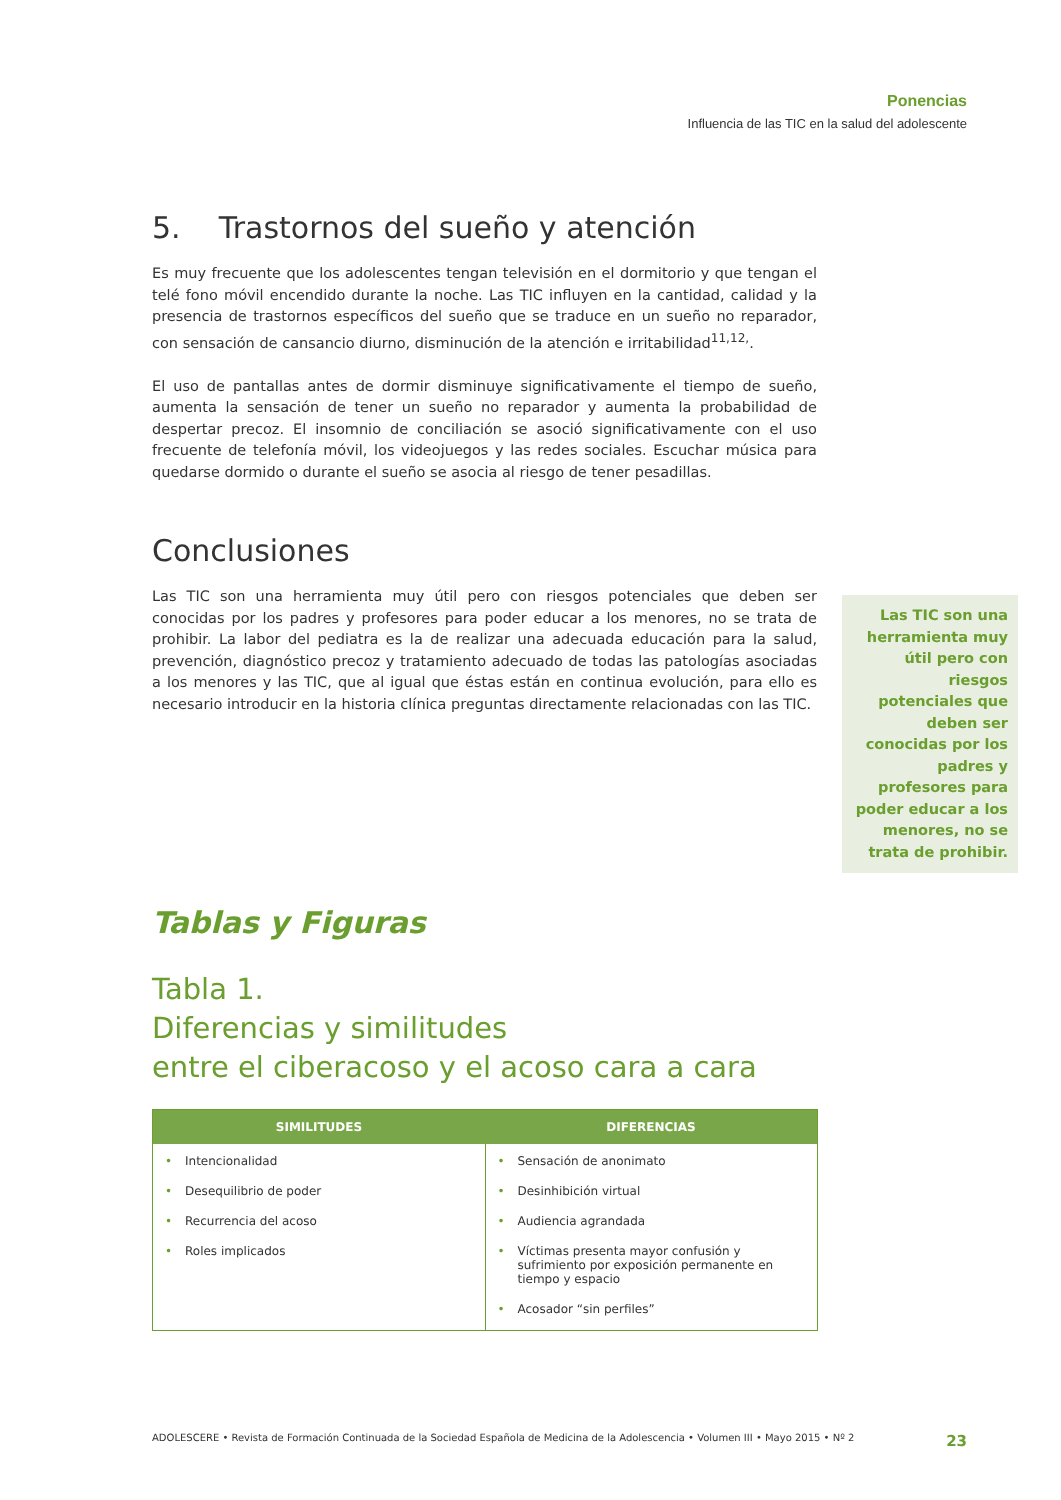Ponencias
Influencia de las TIC en la salud del adolescente
5. Trastornos del sueño y atención
Es muy frecuente que los adolescentes tengan televisión en el dormitorio y que tengan el telé fono móvil encendido durante la noche. Las TIC influyen en la cantidad, calidad y la presencia de trastornos específicos del sueño que se traduce en un sueño no reparador, con sensación de cansancio diurno, disminución de la atención e irritabilidad<sup>11,12,</sup>.
El uso de pantallas antes de dormir disminuye significativamente el tiempo de sueño, aumenta la sensación de tener un sueño no reparador y aumenta la probabilidad de despertar precoz. El insomnio de conciliación se asoció significativamente con el uso frecuente de telefonía móvil, los videojuegos y las redes sociales. Escuchar música para quedarse dormido o durante el sueño se asocia al riesgo de tener pesadillas.
Conclusiones
Las TIC son una herramienta muy útil pero con riesgos potenciales que deben ser conocidas por los padres y profesores para poder educar a los menores, no se trata de prohibir. La labor del pediatra es la de realizar una adecuada educación para la salud, prevención, diagnóstico precoz y tratamiento adecuado de todas las patologías asociadas a los menores y las TIC, que al igual que éstas están en continua evolución, para ello es necesario introducir en la historia clínica preguntas directamente relacionadas con las TIC.
Tablas y Figuras
Tabla 1.
Diferencias y similitudes
entre el ciberacoso y el acoso cara a cara
| SIMILITUDES | DIFERENCIAS |
| --- | --- |
| • Intencionalidad • Desequilibrio de poder • Recurrencia del acoso • Roles implicados | • Sensación de anonimato • Desinhibición virtual • Audiencia agrandada • Víctimas presenta mayor confusión y sufrimiento por exposición permanente en tiempo y espacio • Acosador “sin perfiles” |
Las TIC son una herramienta muy útil pero con riesgos potenciales que deben ser conocidas por los padres y profesores para poder educar a los menores, no se trata de prohibir.
ADOLESCERE • Revista de Formación Continuada de la Sociedad Española de Medicina de la Adolescencia • Volumen III • Mayo 2015 • Nº 2 23